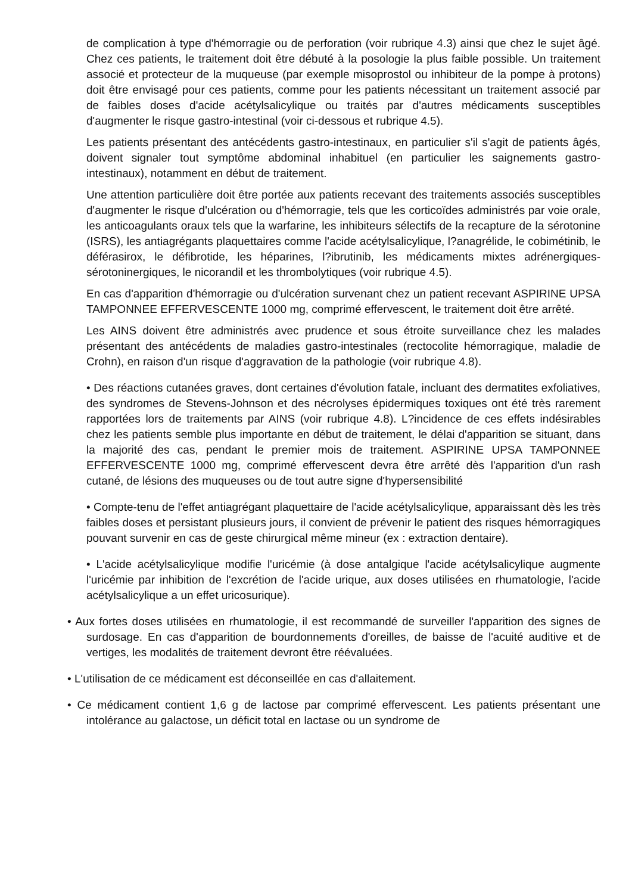de complication à type d'hémorragie ou de perforation (voir rubrique 4.3) ainsi que chez le sujet âgé. Chez ces patients, le traitement doit être débuté à la posologie la plus faible possible. Un traitement associé et protecteur de la muqueuse (par exemple misoprostol ou inhibiteur de la pompe à protons) doit être envisagé pour ces patients, comme pour les patients nécessitant un traitement associé par de faibles doses d'acide acétylsalicylique ou traités par d'autres médicaments susceptibles d'augmenter le risque gastro-intestinal (voir ci-dessous et rubrique 4.5).
Les patients présentant des antécédents gastro-intestinaux, en particulier s'il s'agit de patients âgés, doivent signaler tout symptôme abdominal inhabituel (en particulier les saignements gastro-intestinaux), notamment en début de traitement.
Une attention particulière doit être portée aux patients recevant des traitements associés susceptibles d'augmenter le risque d'ulcération ou d'hémorragie, tels que les corticoïdes administrés par voie orale, les anticoagulants oraux tels que la warfarine, les inhibiteurs sélectifs de la recapture de la sérotonine (ISRS), les antiagrégants plaquettaires comme l'acide acétylsalicylique, l?anagrélide, le cobimétinib, le déférasirox, le défibrotide, les héparines, l?ibrutinib, les médicaments mixtes adrénergiques-sérotoninergiques, le nicorandil et les thrombolytiques (voir rubrique 4.5).
En cas d'apparition d'hémorragie ou d'ulcération survenant chez un patient recevant ASPIRINE UPSA TAMPONNEE EFFERVESCENTE 1000 mg, comprimé effervescent, le traitement doit être arrêté.
Les AINS doivent être administrés avec prudence et sous étroite surveillance chez les malades présentant des antécédents de maladies gastro-intestinales (rectocolite hémorragique, maladie de Crohn), en raison d'un risque d'aggravation de la pathologie (voir rubrique 4.8).
• Des réactions cutanées graves, dont certaines d'évolution fatale, incluant des dermatites exfoliatives, des syndromes de Stevens-Johnson et des nécrolyses épidermiques toxiques ont été très rarement rapportées lors de traitements par AINS (voir rubrique 4.8). L?incidence de ces effets indésirables chez les patients semble plus importante en début de traitement, le délai d'apparition se situant, dans la majorité des cas, pendant le premier mois de traitement. ASPIRINE UPSA TAMPONNEE EFFERVESCENTE 1000 mg, comprimé effervescent devra être arrêté dès l'apparition d'un rash cutané, de lésions des muqueuses ou de tout autre signe d'hypersensibilité
• Compte-tenu de l'effet antiagrégant plaquettaire de l'acide acétylsalicylique, apparaissant dès les très faibles doses et persistant plusieurs jours, il convient de prévenir le patient des risques hémorragiques pouvant survenir en cas de geste chirurgical même mineur (ex : extraction dentaire).
• L'acide acétylsalicylique modifie l'uricémie (à dose antalgique l'acide acétylsalicylique augmente l'uricémie par inhibition de l'excrétion de l'acide urique, aux doses utilisées en rhumatologie, l'acide acétylsalicylique a un effet uricosurique).
• Aux fortes doses utilisées en rhumatologie, il est recommandé de surveiller l'apparition des signes de surdosage. En cas d'apparition de bourdonnements d'oreilles, de baisse de l'acuité auditive et de vertiges, les modalités de traitement devront être réévaluées.
• L'utilisation de ce médicament est déconseillée en cas d'allaitement.
• Ce médicament contient 1,6 g de lactose par comprimé effervescent. Les patients présentant une intolérance au galactose, un déficit total en lactase ou un syndrome de